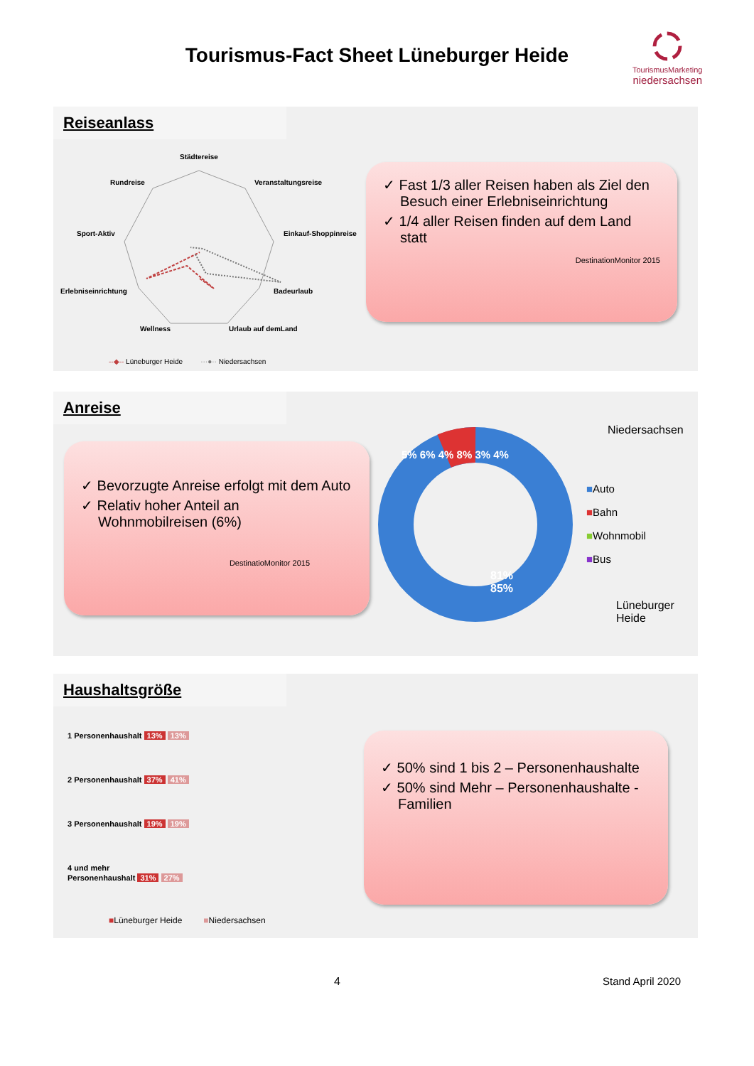Tourismus-Fact Sheet Lüneburger Heide
TourismusMarketing
niedersachsen
Reiseanlass
Städtereise
Rundreise Veranstaltungsreise
Sport-Aktiv Einkauf-Shoppinreise
Erlebniseinrichtung Badeurlaub
Wellness Urlaub auf demLand
--◆-- Lüneburger Heide ···●·· Niedersachsen
✓ Fast 1/3 aller Reisen haben als Ziel den Besuch einer Erlebniseinrichtung
✓ 1/4 aller Reisen finden auf dem Land statt
DestinationMonitor 2015
Anreise
✓ Bevorzugte Anreise erfolgt mit dem Auto
✓ Relativ hoher Anteil an Wohnmobilreisen (6%)
DestinatioMonitor 2015
Niedersachsen
■Auto
■Bahn
■Wohnmobil
■Bus
Lüneburger Heide
5% 6% 4% 8% 3% 4%
81%
85%
Haushaltsgröße
1 Personenhaushalt 13% 13%
2 Personenhaushalt 37% 41%
3 Personenhaushalt 19% 19%
4 und mehr
Personenhaushalt 31% 27%
■Lüneburger Heide ■Niedersachsen
✓ 50% sind 1 bis 2 – Personenhaushalte
✓ 50% sind Mehr – Personenhaushalte - Familien
4 Stand April 2020